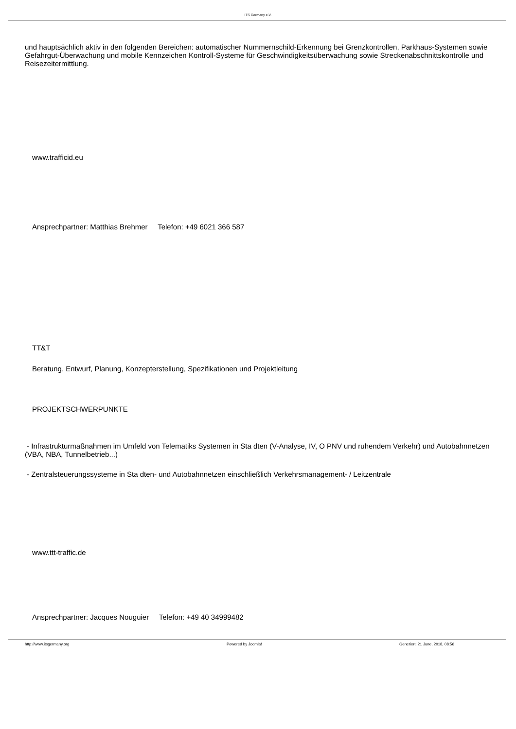ITS Germany e.V.
und hauptsächlich aktiv in den folgenden Bereichen: automatischer Nummernschild-Erkennung bei Grenzkontrollen, Parkhaus-Systemen sowie Gefahrgut-Überwachung und mobile Kennzeichen Kontroll-Systeme für Geschwindigkeitsüberwachung sowie Streckenabschnittskontrolle und Reisezeitermittlung.
www.trafficid.eu
Ansprechpartner: Matthias Brehmer Telefon: +49 6021 366 587
TT&T
Beratung, Entwurf, Planung, Konzepterstellung, Spezifikationen und Projektleitung
PROJEKTSCHWERPUNKTE
- Infrastrukturmaßnahmen im Umfeld von Telematiks Systemen in Sta dten (V-Analyse, IV, O PNV und ruhendem Verkehr) und Autobahnnetzen (VBA, NBA, Tunnelbetrieb...)
- Zentralsteuerungssysteme in Sta dten- und Autobahnnetzen einschließlich Verkehrsmanagement- / Leitzentrale
www.ttt-traffic.de
Ansprechpartner: Jacques Nouguier Telefon: +49 40 34999482
http://www.itsgermany.org Powered by Joomla! Generiert: 21 June, 2018, 08:56